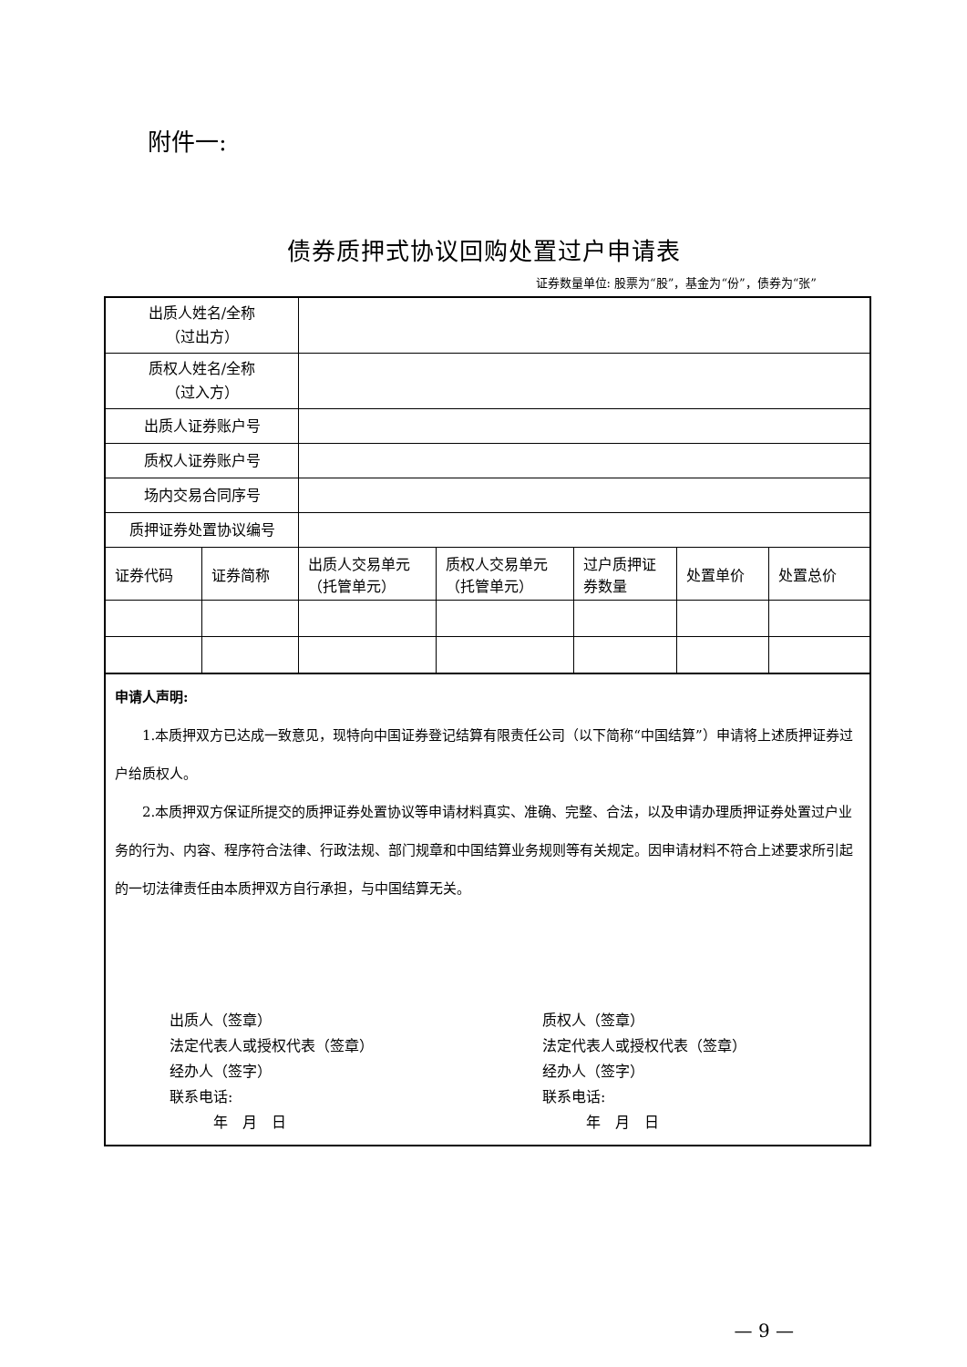附件一:
债券质押式协议回购处置过户申请表
证券数量单位: 股票为“股”，基金为“份”，债券为“张”
| 出质人姓名/全称 （过出方） | | | | | | |
| 质权人姓名/全称 （过入方） | | | | | | |
| 出质人证券账户号 | | | | | | |
| 质权人证券账户号 | | | | | | |
| 场内交易合同序号 | | | | | | |
| 质押证券处置协议编号 | | | | | | |
| 证券代码 | 证券简称 | 出质人交易单元（托管单元） | 质权人交易单元（托管单元） | 过户质押证券数量 | 处置单价 | 处置总价 |
| 申请人声明: 1.本质押双方已达成一致意见，现特向中国证券登记结算有限责任公司（以下简称“中国结算”）申请将上述质押证券过户给质权人。 2.本质押双方保证所提交的质押证券处置协议等申请材料真实、准确、完整、合法，以及申请办理质押证券处置过户业务的行为、内容、程序符合法律、行政法规、部门规章和中国结算业务规则等有关规定。因申请材料不符合上述要求所引起的一切法律责任由本质押双方自行承担，与中国结算无关。 出质人（签章） 法定代表人或授权代表（签章） 经办人（签字） 联系电话: 年 月 日 质权人（签章） 法定代表人或授权代表（签章） 经办人（签字） 联系电话: 年 月 日 | | | | | | |
— 9 —